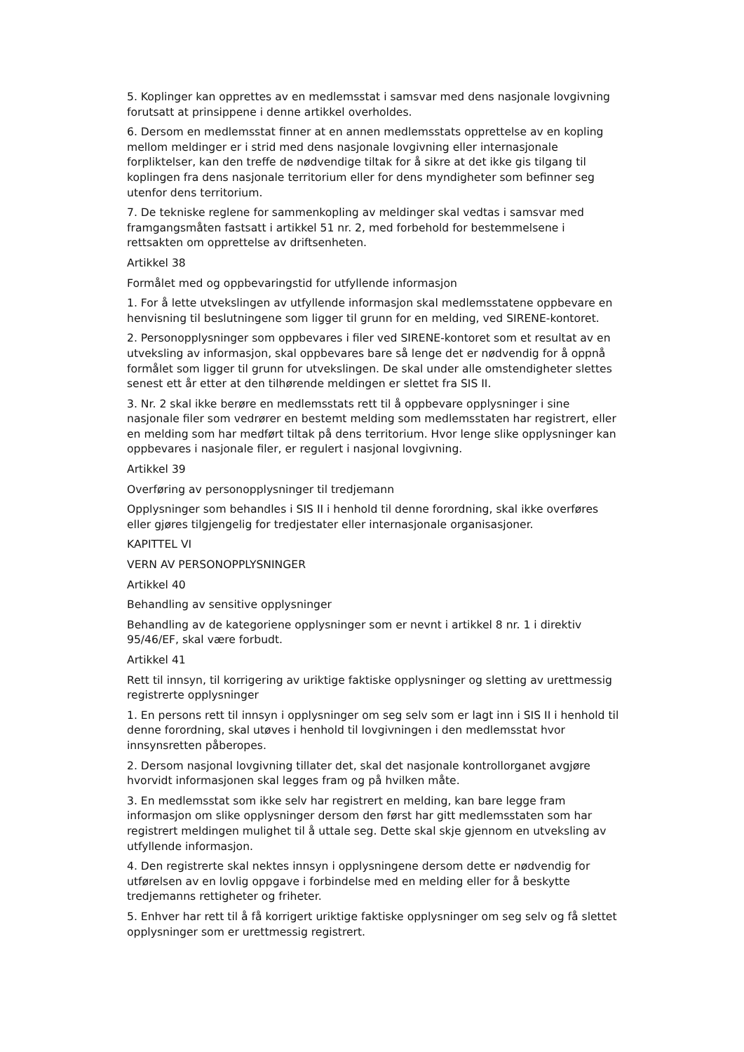5. Koplinger kan opprettes av en medlemsstat i samsvar med dens nasjonale lovgivning forutsatt at prinsippene i denne artikkel overholdes.
6. Dersom en medlemsstat finner at en annen medlemsstats opprettelse av en kopling mellom meldinger er i strid med dens nasjonale lovgivning eller internasjonale forpliktelser, kan den treffe de nødvendige tiltak for å sikre at det ikke gis tilgang til koplingen fra dens nasjonale territorium eller for dens myndigheter som befinner seg utenfor dens territorium.
7. De tekniske reglene for sammenkopling av meldinger skal vedtas i samsvar med framgangsmåten fastsatt i artikkel 51 nr. 2, med forbehold for bestemmelsene i rettsakten om opprettelse av driftsenheten.
Artikkel 38
Formålet med og oppbevaringstid for utfyllende informasjon
1. For å lette utvekslingen av utfyllende informasjon skal medlemsstatene oppbevare en henvisning til beslutningene som ligger til grunn for en melding, ved SIRENE-kontoret.
2. Personopplysninger som oppbevares i filer ved SIRENE-kontoret som et resultat av en utveksling av informasjon, skal oppbevares bare så lenge det er nødvendig for å oppnå formålet som ligger til grunn for utvekslingen. De skal under alle omstendigheter slettes senest ett år etter at den tilhørende meldingen er slettet fra SIS II.
3. Nr. 2 skal ikke berøre en medlemsstats rett til å oppbevare opplysninger i sine nasjonale filer som vedrører en bestemt melding som medlemsstaten har registrert, eller en melding som har medført tiltak på dens territorium. Hvor lenge slike opplysninger kan oppbevares i nasjonale filer, er regulert i nasjonal lovgivning.
Artikkel 39
Overføring av personopplysninger til tredjemann
Opplysninger som behandles i SIS II i henhold til denne forordning, skal ikke overføres eller gjøres tilgjengelig for tredjestater eller internasjonale organisasjoner.
KAPITTEL VI
VERN AV PERSONOPPLYSNINGER
Artikkel 40
Behandling av sensitive opplysninger
Behandling av de kategoriene opplysninger som er nevnt i artikkel 8 nr. 1 i direktiv 95/46/EF, skal være forbudt.
Artikkel 41
Rett til innsyn, til korrigering av uriktige faktiske opplysninger og sletting av urettmessig registrerte opplysninger
1. En persons rett til innsyn i opplysninger om seg selv som er lagt inn i SIS II i henhold til denne forordning, skal utøves i henhold til lovgivningen i den medlemsstat hvor innsynsretten påberopes.
2. Dersom nasjonal lovgivning tillater det, skal det nasjonale kontrollorganet avgjøre hvorvidt informasjonen skal legges fram og på hvilken måte.
3. En medlemsstat som ikke selv har registrert en melding, kan bare legge fram informasjon om slike opplysninger dersom den først har gitt medlemsstaten som har registrert meldingen mulighet til å uttale seg. Dette skal skje gjennom en utveksling av utfyllende informasjon.
4. Den registrerte skal nektes innsyn i opplysningene dersom dette er nødvendig for utførelsen av en lovlig oppgave i forbindelse med en melding eller for å beskytte tredjemanns rettigheter og friheter.
5. Enhver har rett til å få korrigert uriktige faktiske opplysninger om seg selv og få slettet opplysninger som er urettmessig registrert.